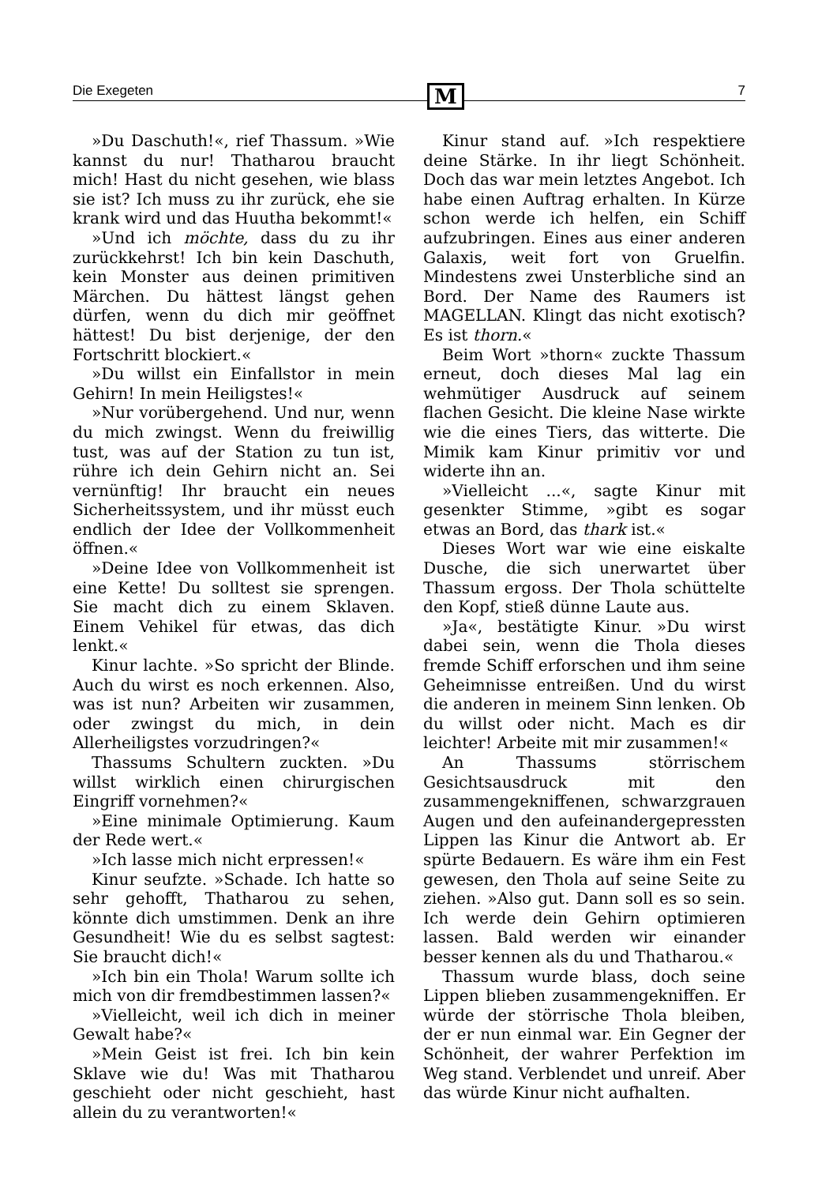Die Exegeten M 7
»Du Daschuth!«, rief Thassum. »Wie kannst du nur! Thatharou braucht mich! Hast du nicht gesehen, wie blass sie ist? Ich muss zu ihr zurück, ehe sie krank wird und das Huutha bekommt!«
»Und ich möchte, dass du zu ihr zurückkehrst! Ich bin kein Daschuth, kein Monster aus deinen primitiven Märchen. Du hättest längst gehen dürfen, wenn du dich mir geöffnet hättest! Du bist derjenige, der den Fortschritt blockiert.«
»Du willst ein Einfallstor in mein Gehirn! In mein Heiligstes!«
»Nur vorübergehend. Und nur, wenn du mich zwingst. Wenn du freiwillig tust, was auf der Station zu tun ist, rühre ich dein Gehirn nicht an. Sei vernünftig! Ihr braucht ein neues Sicherheitssystem, und ihr müsst euch endlich der Idee der Vollkommenheit öffnen.«
»Deine Idee von Vollkommenheit ist eine Kette! Du solltest sie sprengen. Sie macht dich zu einem Sklaven. Einem Vehikel für etwas, das dich lenkt.«
Kinur lachte. »So spricht der Blinde. Auch du wirst es noch erkennen. Also, was ist nun? Arbeiten wir zusammen, oder zwingst du mich, in dein Allerheiligstes vorzudringen?«
Thassums Schultern zuckten. »Du willst wirklich einen chirurgischen Eingriff vornehmen?«
»Eine minimale Optimierung. Kaum der Rede wert.«
»Ich lasse mich nicht erpressen!«
Kinur seufzte. »Schade. Ich hatte so sehr gehofft, Thatharou zu sehen, könnte dich umstimmen. Denk an ihre Gesundheit! Wie du es selbst sagtest: Sie braucht dich!«
»Ich bin ein Thola! Warum sollte ich mich von dir fremdbestimmen lassen?«
»Vielleicht, weil ich dich in meiner Gewalt habe?«
»Mein Geist ist frei. Ich bin kein Sklave wie du! Was mit Thatharou geschieht oder nicht geschieht, hast allein du zu verantworten!«
Kinur stand auf. »Ich respektiere deine Stärke. In ihr liegt Schönheit. Doch das war mein letztes Angebot. Ich habe einen Auftrag erhalten. In Kürze schon werde ich helfen, ein Schiff aufzubringen. Eines aus einer anderen Galaxis, weit fort von Gruelfin. Mindestens zwei Unsterbliche sind an Bord. Der Name des Raumers ist MAGELLAN. Klingt das nicht exotisch? Es ist thorn.«
Beim Wort »thorn« zuckte Thassum erneut, doch dieses Mal lag ein wehmütiger Ausdruck auf seinem flachen Gesicht. Die kleine Nase wirkte wie die eines Tiers, das witterte. Die Mimik kam Kinur primitiv vor und widerte ihn an.
»Vielleicht ...«, sagte Kinur mit gesenkter Stimme, »gibt es sogar etwas an Bord, das thark ist.«
Dieses Wort war wie eine eiskalte Dusche, die sich unerwartet über Thassum ergoss. Der Thola schüttelte den Kopf, stieß dünne Laute aus.
»Ja«, bestätigte Kinur. »Du wirst dabei sein, wenn die Thola dieses fremde Schiff erforschen und ihm seine Geheimnisse entreißen. Und du wirst die anderen in meinem Sinn lenken. Ob du willst oder nicht. Mach es dir leichter! Arbeite mit mir zusammen!«
An Thassums störrischem Gesichtsausdruck mit den zusammengekniffenen, schwarzgrauen Augen und den aufeinandergepressten Lippen las Kinur die Antwort ab. Er spürte Bedauern. Es wäre ihm ein Fest gewesen, den Thola auf seine Seite zu ziehen. »Also gut. Dann soll es so sein. Ich werde dein Gehirn optimieren lassen. Bald werden wir einander besser kennen als du und Thatharou.«
Thassum wurde blass, doch seine Lippen blieben zusammengekniffen. Er würde der störrische Thola bleiben, der er nun einmal war. Ein Gegner der Schönheit, der wahrer Perfektion im Weg stand. Verblendet und unreif. Aber das würde Kinur nicht aufhalten.